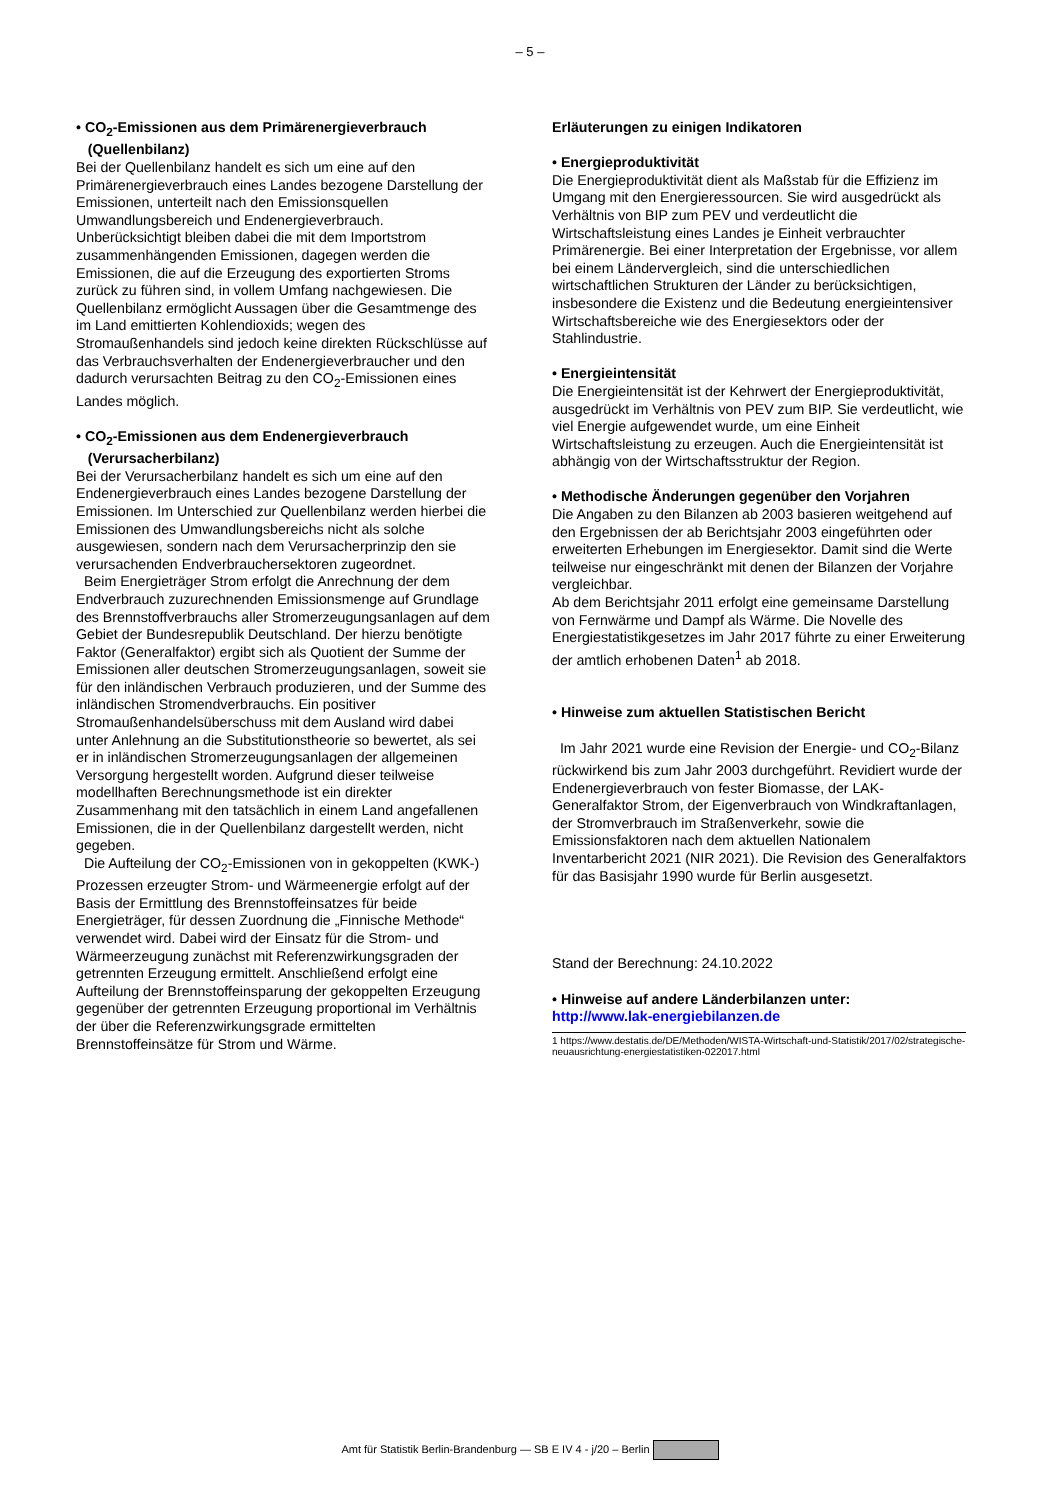– 5 –
• CO<sub>2</sub>-Emissionen aus dem Primärenergieverbrauch
(Quellenbilanz)
Bei der Quellenbilanz handelt es sich um eine auf den Primärenergieverbrauch eines Landes bezogene Darstellung der Emissionen, unterteilt nach den Emissionsquellen Umwandlungsbereich und Endenergieverbrauch. Unberücksichtigt bleiben dabei die mit dem Importstrom zusammenhängenden Emissionen, dagegen werden die Emissionen, die auf die Erzeugung des exportierten Stroms zurück zu führen sind, in vollem Umfang nachgewiesen. Die Quellenbilanz ermöglicht Aussagen über die Gesamtmenge des im Land emittierten Kohlendioxids; wegen des Stromaußenhandels sind jedoch keine direkten Rückschlüsse auf das Verbrauchsverhalten der Endenergieverbraucher und den dadurch verursachten Beitrag zu den CO<sub>2</sub>-Emissionen eines Landes möglich.
• CO<sub>2</sub>-Emissionen aus dem Endenergieverbrauch
(Verursacherbilanz)
Bei der Verursacherbilanz handelt es sich um eine auf den Endenergieverbrauch eines Landes bezogene Darstellung der Emissionen. Im Unterschied zur Quellenbilanz werden hierbei die Emissionen des Umwandlungsbereichs nicht als solche ausgewiesen, sondern nach dem Verursacherprinzip den sie verursachenden Endverbrauchersektoren zugeordnet.
Beim Energieträger Strom erfolgt die Anrechnung der dem Endverbrauch zuzurechnenden Emissionsmenge auf Grundlage des Brennstoffverbrauchs aller Stromerzeugungsanlagen auf dem Gebiet der Bundesrepublik Deutschland. Der hierzu benötigte Faktor (Generalfaktor) ergibt sich als Quotient der Summe der Emissionen aller deutschen Stromerzeugungsanlagen, soweit sie für den inländischen Verbrauch produzieren, und der Summe des inländischen Stromendverbrauchs. Ein positiver Stromaußenhandelsüberschuss mit dem Ausland wird dabei unter Anlehnung an die Substitutionstheorie so bewertet, als sei er in inländischen Stromerzeugungsanlagen der allgemeinen Versorgung hergestellt worden. Aufgrund dieser teilweise modellhaften Berechnungsmethode ist ein direkter Zusammenhang mit den tatsächlich in einem Land angefallenen Emissionen, die in der Quellenbilanz dargestellt werden, nicht gegeben.
Die Aufteilung der CO<sub>2</sub>-Emissionen von in gekoppelten (KWK-) Prozessen erzeugter Strom- und Wärmeenergie erfolgt auf der Basis der Ermittlung des Brennstoffeinsatzes für beide Energieträger, für dessen Zuordnung die „Finnische Methode“ verwendet wird. Dabei wird der Einsatz für die Strom- und Wärmeerzeugung zunächst mit Referenzwirkungsgraden der getrennten Erzeugung ermittelt. Anschließend erfolgt eine Aufteilung der Brennstoffeinsparung der gekoppelten Erzeugung gegenüber der getrennten Erzeugung proportional im Verhältnis der über die Referenzwirkungsgrade ermittelten Brennstoffeinsätze für Strom und Wärme.
Erläuterungen zu einigen Indikatoren
• Energieproduktivität
Die Energieproduktivität dient als Maßstab für die Effizienz im Umgang mit den Energieressourcen. Sie wird ausgedrückt als Verhältnis von BIP zum PEV und verdeutlicht die Wirtschaftsleistung eines Landes je Einheit verbrauchter Primärenergie. Bei einer Interpretation der Ergebnisse, vor allem bei einem Ländervergleich, sind die unterschiedlichen wirtschaftlichen Strukturen der Länder zu berücksichtigen, insbesondere die Existenz und die Bedeutung energieintensiver Wirtschaftsbereiche wie des Energiesektors oder der Stahlindustrie.
• Energieintensität
Die Energieintensität ist der Kehrwert der Energieproduktivität, ausgedrückt im Verhältnis von PEV zum BIP. Sie verdeutlicht, wie viel Energie aufgewendet wurde, um eine Einheit Wirtschaftsleistung zu erzeugen. Auch die Energieintensität ist abhängig von der Wirtschaftsstruktur der Region.
• Methodische Änderungen gegenüber den Vorjahren
Die Angaben zu den Bilanzen ab 2003 basieren weitgehend auf den Ergebnissen der ab Berichtsjahr 2003 eingeführten oder erweiterten Erhebungen im Energiesektor. Damit sind die Werte teilweise nur eingeschränkt mit denen der Bilanzen der Vorjahre vergleichbar.
Ab dem Berichtsjahr 2011 erfolgt eine gemeinsame Darstellung von Fernwärme und Dampf als Wärme. Die Novelle des Energiestatistikgesetzes im Jahr 2017 führte zu einer Erweiterung der amtlich erhobenen Daten<sup>1</sup> ab 2018.
• Hinweise zum aktuellen Statistischen Bericht
Im Jahr 2021 wurde eine Revision der Energie- und CO<sub>2</sub>-Bilanz rückwirkend bis zum Jahr 2003 durchgeführt. Revidiert wurde der Endenergieverbrauch von fester Biomasse, der LAK-Generalfaktor Strom, der Eigenverbrauch von Windkraftanlagen, der Stromverbrauch im Straßenverkehr, sowie die Emissionsfaktoren nach dem aktuellen Nationalem Inventarbericht 2021 (NIR 2021). Die Revision des Generalfaktors für das Basisjahr 1990 wurde für Berlin ausgesetzt.
Stand der Berechnung: 24.10.2022
• Hinweise auf andere Länderbilanzen unter:
http://www.lak-energiebilanzen.de
1 https://www.destatis.de/DE/Methoden/WISTA-Wirtschaft-und-Statistik/2017/02/strategische-neuausrichtung-energiestatistiken-022017.html
Amt für Statistik Berlin-Brandenburg — SB E IV 4 - j/20 – Berlin